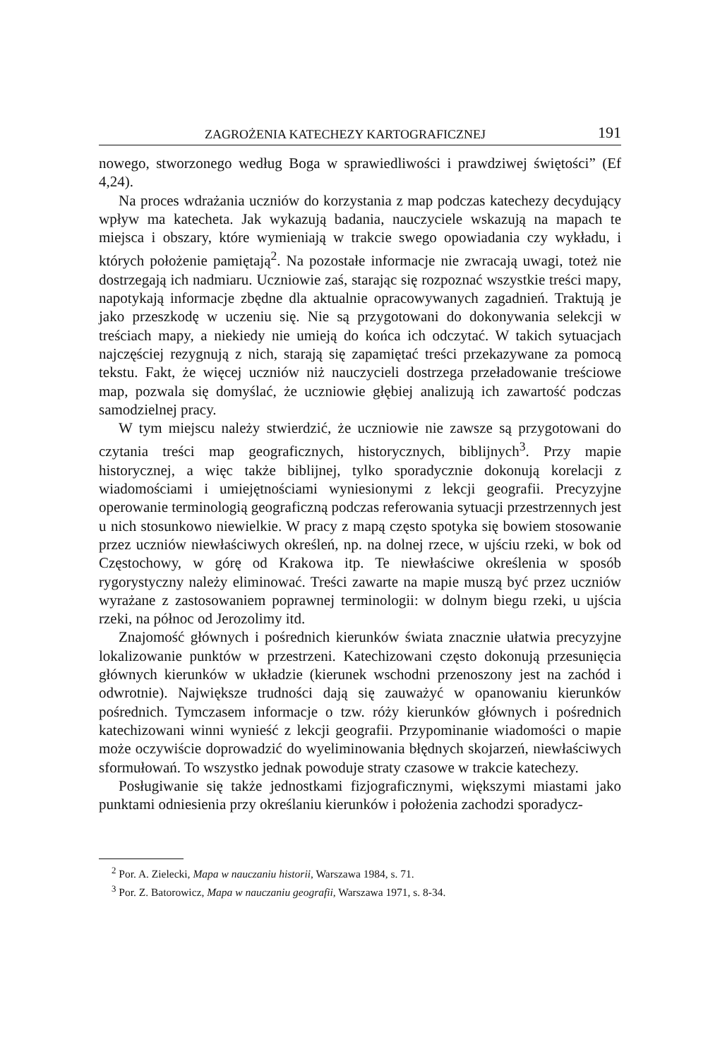ZAGROŻENIA KATECHEZY KARTOGRAFICZNEJ 191
nowego, stworzonego według Boga w sprawiedliwości i prawdziwej świętości” (Ef 4,24).
Na proces wdrażania uczniów do korzystania z map podczas katechezy decydujący wpływ ma katecheta. Jak wykazują badania, nauczyciele wskazują na mapach te miejsca i obszary, które wymieniają w trakcie swego opowiadania czy wykładu, i których położenie pamiętają<sup>2</sup>. Na pozostałe informacje nie zwracają uwagi, toteż nie dostrzegają ich nadmiaru. Uczniowie zaś, starając się rozpoznać wszystkie treści mapy, napotykają informacje zbędne dla aktualnie opracowywanych zagadnień. Traktują je jako przeszkodę w uczeniu się. Nie są przygotowani do dokonywania selekcji w treściach mapy, a niekiedy nie umieją do końca ich odczytać. W takich sytuacjach najczęściej rezygnują z nich, starają się zapamiętać treści przekazywane za pomocą tekstu. Fakt, że więcej uczniów niż nauczycieli dostrzega przeładowanie treściowe map, pozwala się domyślać, że uczniowie głębiej analizują ich zawartość podczas samodzielnej pracy.
W tym miejscu należy stwierdzić, że uczniowie nie zawsze są przygotowani do czytania treści map geograficznych, historycznych, biblijnych<sup>3</sup>. Przy mapie historycznej, a więc także biblijnej, tylko sporadycznie dokonują korelacji z wiadomościami i umiejętnościami wyniesionymi z lekcji geografii. Precyzyjne operowanie terminologią geograficzną podczas referowania sytuacji przestrzennych jest u nich stosunkowo niewielkie. W pracy z mapą często spotyka się bowiem stosowanie przez uczniów niewłaściwych określeń, np. na dolnej rzece, w ujściu rzeki, w bok od Częstochowy, w górę od Krakowa itp. Te niewłaściwe określenia w sposób rygorystyczny należy eliminować. Treści zawarte na mapie muszą być przez uczniów wyrażane z zastosowaniem poprawnej terminologii: w dolnym biegu rzeki, u ujścia rzeki, na północ od Jerozolimy itd.
Znajomość głównych i pośrednich kierunków świata znacznie ułatwia precyzyjne lokalizowanie punktów w przestrzeni. Katechizowani często dokonują przesunięcia głównych kierunków w układzie (kierunek wschodni przenoszony jest na zachód i odwrotnie). Największe trudności dają się zauważyć w opanowaniu kierunków pośrednich. Tymczasem informacje o tzw. róży kierunków głównych i pośrednich katechizowani winni wynieść z lekcji geografii. Przypominanie wiadomości o mapie może oczywiście doprowadzić do wyeliminowania błędnych skojarzeń, niewłaściwych sformułowań. To wszystko jednak powoduje straty czasowe w trakcie katechezy.
Posługiwanie się także jednostkami fizjograficznymi, większymi miastami jako punktami odniesienia przy określaniu kierunków i położenia zachodzi sporadycz-
<sup>2</sup> Por. A. Zielecki, Mapa w nauczaniu historii, Warszawa 1984, s. 71.
<sup>3</sup> Por. Z. Batorowicz, Mapa w nauczaniu geografii, Warszawa 1971, s. 8-34.